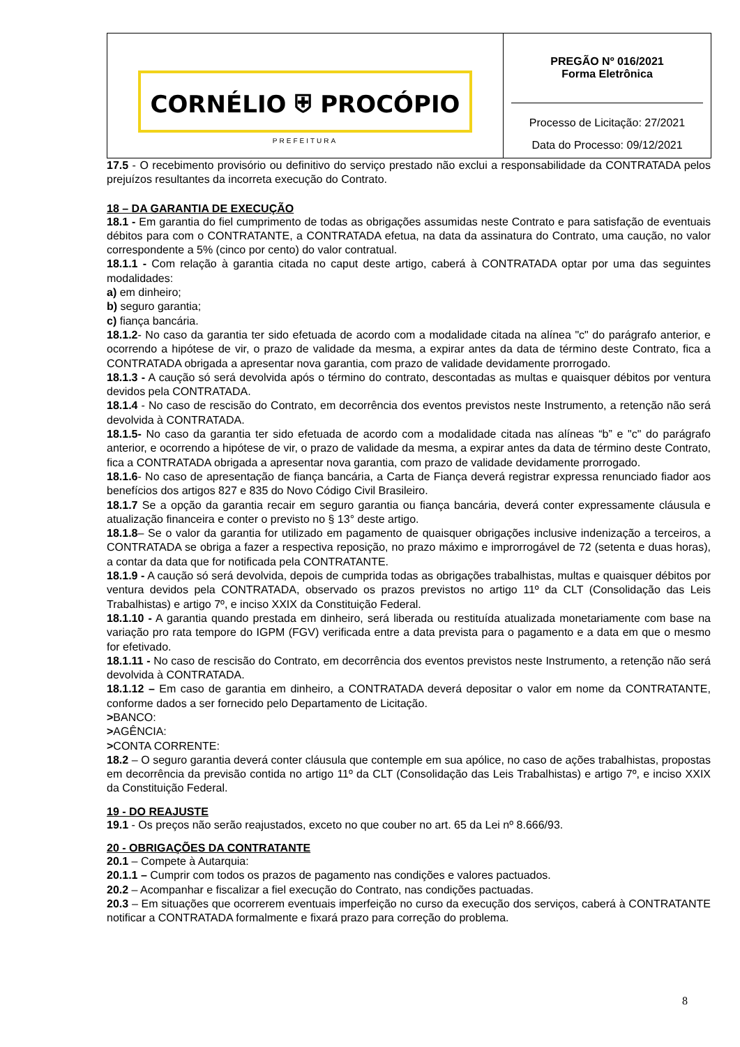| CORNÉLIO ⛨ PROCÓPIO PREFEITURA | PREGÃO Nº 016/2021 Forma Eletrônica Processo de Licitação: 27/2021 Data do Processo: 09/12/2021 |
17.5 - O recebimento provisório ou definitivo do serviço prestado não exclui a responsabilidade da CONTRATADA pelos prejuízos resultantes da incorreta execução do Contrato.
18 – DA GARANTIA DE EXECUÇÃO
18.1 - Em garantia do fiel cumprimento de todas as obrigações assumidas neste Contrato e para satisfação de eventuais débitos para com o CONTRATANTE, a CONTRATADA efetua, na data da assinatura do Contrato, uma caução, no valor correspondente a 5% (cinco por cento) do valor contratual.
18.1.1 - Com relação à garantia citada no caput deste artigo, caberá à CONTRATADA optar por uma das seguintes modalidades:
a) em dinheiro;
b) seguro garantia;
c) fiança bancária.
18.1.2- No caso da garantia ter sido efetuada de acordo com a modalidade citada na alínea "c" do parágrafo anterior, e ocorrendo a hipótese de vir, o prazo de validade da mesma, a expirar antes da data de término deste Contrato, fica a CONTRATADA obrigada a apresentar nova garantia, com prazo de validade devidamente prorrogado.
18.1.3 - A caução só será devolvida após o término do contrato, descontadas as multas e quaisquer débitos por ventura devidos pela CONTRATADA.
18.1.4 - No caso de rescisão do Contrato, em decorrência dos eventos previstos neste Instrumento, a retenção não será devolvida à CONTRATADA.
18.1.5- No caso da garantia ter sido efetuada de acordo com a modalidade citada nas alíneas “b” e "c" do parágrafo anterior, e ocorrendo a hipótese de vir, o prazo de validade da mesma, a expirar antes da data de término deste Contrato, fica a CONTRATADA obrigada a apresentar nova garantia, com prazo de validade devidamente prorrogado.
18.1.6- No caso de apresentação de fiança bancária, a Carta de Fiança deverá registrar expressa renunciado fiador aos benefícios dos artigos 827 e 835 do Novo Código Civil Brasileiro.
18.1.7 Se a opção da garantia recair em seguro garantia ou fiança bancária, deverá conter expressamente cláusula e atualização financeira e conter o previsto no § 13° deste artigo.
18.1.8– Se o valor da garantia for utilizado em pagamento de quaisquer obrigações inclusive indenização a terceiros, a CONTRATADA se obriga a fazer a respectiva reposição, no prazo máximo e improrrogável de 72 (setenta e duas horas), a contar da data que for notificada pela CONTRATANTE.
18.1.9 - A caução só será devolvida, depois de cumprida todas as obrigações trabalhistas, multas e quaisquer débitos por ventura devidos pela CONTRATADA, observado os prazos previstos no artigo 11º da CLT (Consolidação das Leis Trabalhistas) e artigo 7º, e inciso XXIX da Constituição Federal.
18.1.10 - A garantia quando prestada em dinheiro, será liberada ou restituída atualizada monetariamente com base na variação pro rata tempore do IGPM (FGV) verificada entre a data prevista para o pagamento e a data em que o mesmo for efetivado.
18.1.11 - No caso de rescisão do Contrato, em decorrência dos eventos previstos neste Instrumento, a retenção não será devolvida à CONTRATADA.
18.1.12 – Em caso de garantia em dinheiro, a CONTRATADA deverá depositar o valor em nome da CONTRATANTE, conforme dados a ser fornecido pelo Departamento de Licitação.
>BANCO:
>AGÊNCIA:
>CONTA CORRENTE:
18.2 – O seguro garantia deverá conter cláusula que contemple em sua apólice, no caso de ações trabalhistas, propostas em decorrência da previsão contida no artigo 11º da CLT (Consolidação das Leis Trabalhistas) e artigo 7º, e inciso XXIX da Constituição Federal.
19 - DO REAJUSTE
19.1 - Os preços não serão reajustados, exceto no que couber no art. 65 da Lei nº 8.666/93.
20 - OBRIGAÇÕES DA CONTRATANTE
20.1 – Compete à Autarquia:
20.1.1 – Cumprir com todos os prazos de pagamento nas condições e valores pactuados.
20.2 – Acompanhar e fiscalizar a fiel execução do Contrato, nas condições pactuadas.
20.3 – Em situações que ocorrerem eventuais imperfeição no curso da execução dos serviços, caberá à CONTRATANTE notificar a CONTRATADA formalmente e fixará prazo para correção do problema.
8